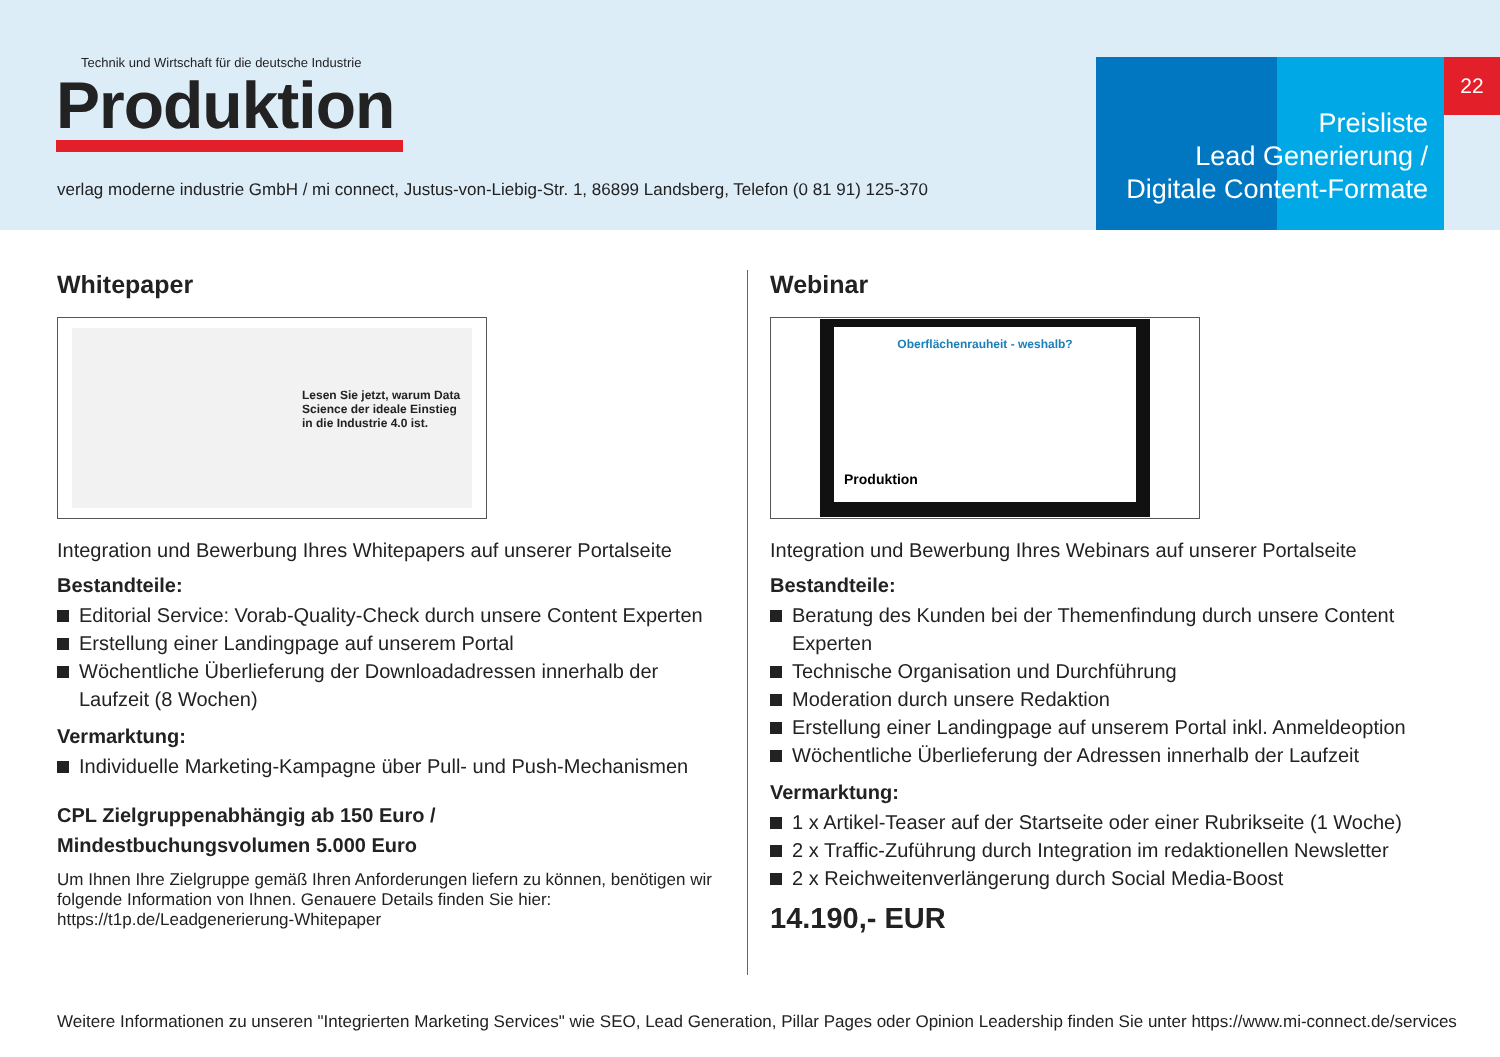Technik und Wirtschaft für die deutsche Industrie
Produktion
verlag moderne industrie GmbH / mi connect, Justus-von-Liebig-Str. 1, 86899 Landsberg, Telefon (0 81 91) 125-370
Preisliste
Lead Generierung /
Digitale Content-Formate
22
Whitepaper
Lesen Sie jetzt, warum Data Science der ideale Einstieg in die Industrie 4.0 ist.
Integration und Bewerbung Ihres Whitepapers auf unserer Portalseite
Bestandteile:
Editorial Service: Vorab-Quality-Check durch unsere Content Experten
Erstellung einer Landingpage auf unserem Portal
Wöchentliche Überlieferung der Downloadadressen innerhalb der Laufzeit (8 Wochen)
Vermarktung:
Individuelle Marketing-Kampagne über Pull- und Push-Mechanismen
CPL Zielgruppenabhängig ab 150 Euro /
Mindestbuchungsvolumen 5.000 Euro
Um Ihnen Ihre Zielgruppe gemäß Ihren Anforderungen liefern zu können, benötigen wir folgende Information von Ihnen. Genauere Details finden Sie hier:
https://t1p.de/Leadgenerierung-Whitepaper
Webinar
Oberflächenrauheit - weshalb?
Produktion
Integration und Bewerbung Ihres Webinars auf unserer Portalseite
Bestandteile:
Beratung des Kunden bei der Themenfindung durch unsere Content Experten
Technische Organisation und Durchführung
Moderation durch unsere Redaktion
Erstellung einer Landingpage auf unserem Portal inkl. Anmeldeoption
Wöchentliche Überlieferung der Adressen innerhalb der Laufzeit
Vermarktung:
1 x Artikel-Teaser auf der Startseite oder einer Rubrikseite (1 Woche)
2 x Traffic-Zuführung durch Integration im redaktionellen Newsletter
2 x Reichweitenverlängerung durch Social Media-Boost
14.190,- EUR
Weitere Informationen zu unseren "Integrierten Marketing Services" wie SEO, Lead Generation, Pillar Pages oder Opinion Leadership finden Sie unter https://www.mi-connect.de/services